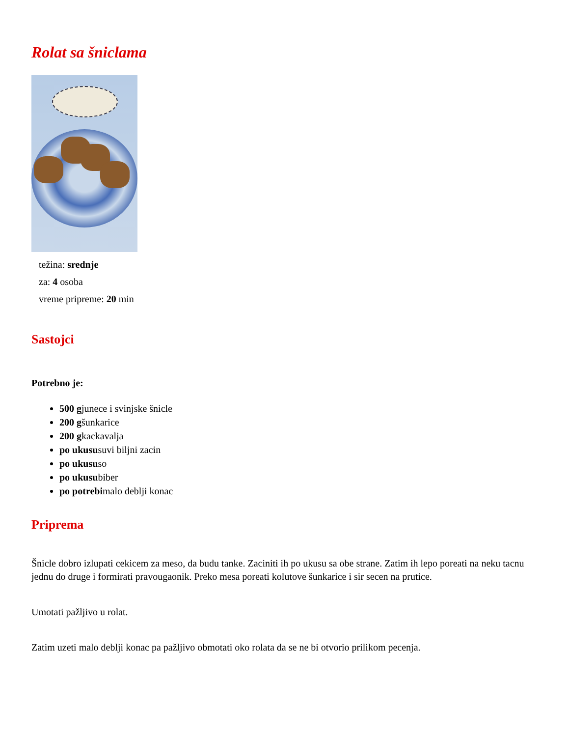Rolat sa šniclama
težina: srednje
za: 4 osoba
vreme pripreme: 20 min
Sastojci
Potrebno je:
500 gjunece i svinjske šnicle
200 gšunkarice
200 gkackavalja
po ukususuvi biljni zacin
po ukususo
po ukusubiber
po potrebimalo deblji konac
Priprema
Šnicle dobro izlupati cekicem za meso, da budu tanke. Zaciniti ih po ukusu sa obe strane. Zatim ih lepo poreati na neku tacnu jednu do druge i formirati pravougaonik. Preko mesa poreati kolutove šunkarice i sir secen na prutice.
Umotati pažljivo u rolat.
Zatim uzeti malo deblji konac pa pažljivo obmotati oko rolata da se ne bi otvorio prilikom pecenja.